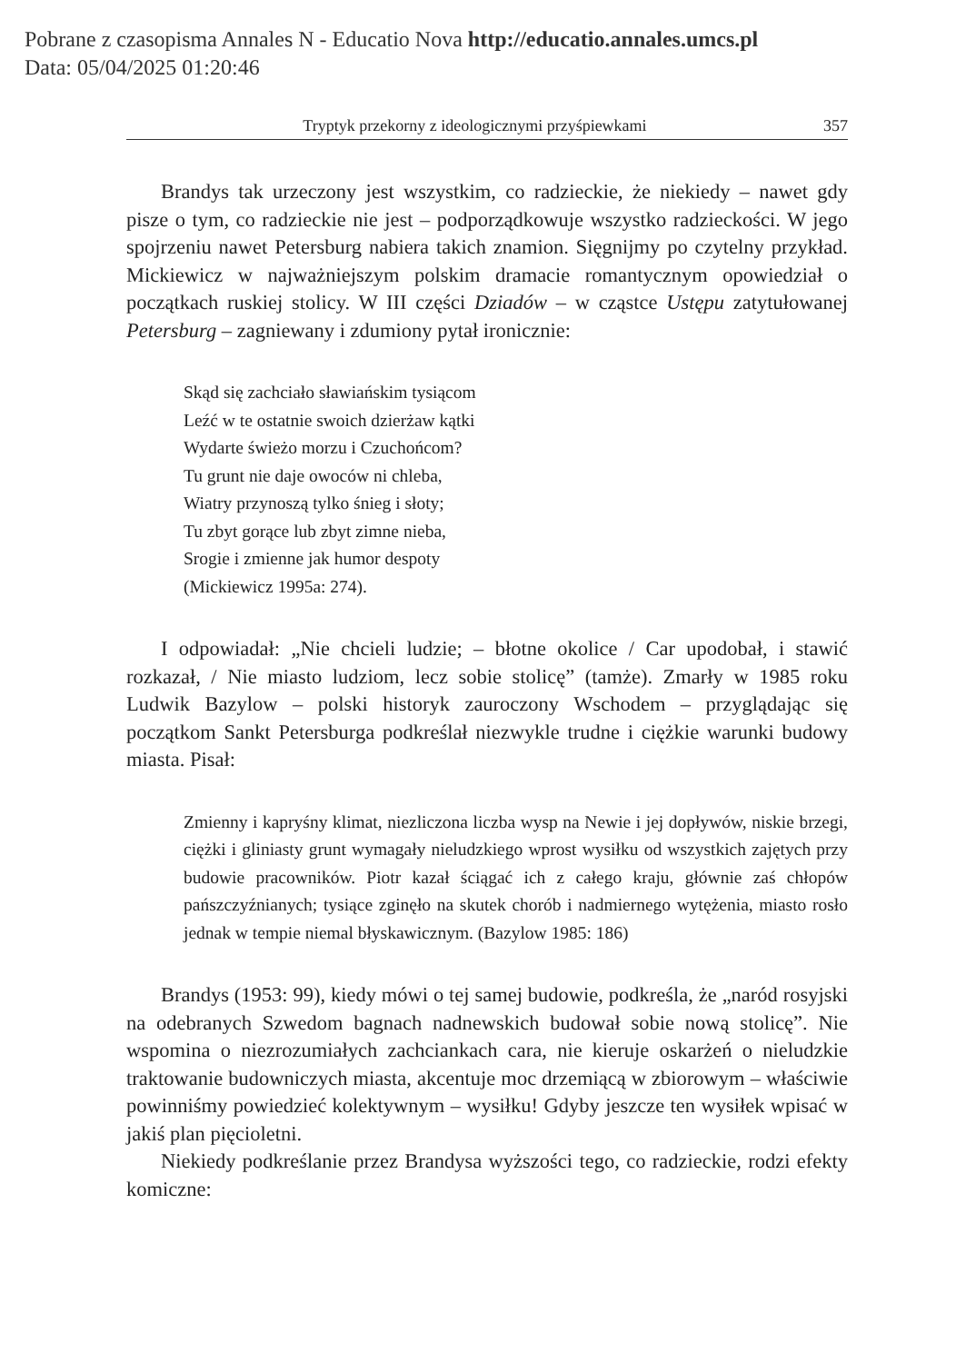Pobrane z czasopisma Annales N - Educatio Nova http://educatio.annales.umcs.pl
Data: 05/04/2025 01:20:46
Tryptyk przekorny z ideologicznymi przyśpiewkami 357
Brandys tak urzeczony jest wszystkim, co radzieckie, że niekiedy – nawet gdy pisze o tym, co radzieckie nie jest – podporządkowuje wszystko radzieckości. W jego spojrzeniu nawet Petersburg nabiera takich znamion. Sięgnijmy po czytelny przykład. Mickiewicz w najważniejszym polskim dramacie romantycznym opowiedział o początkach ruskiej stolicy. W III części Dziadów – w cząstce Ustępu zatytułowanej Petersburg – zagniewany i zdumiony pytał ironicznie:
Skąd się zachciało sławiańskim tysiącom
Leźć w te ostatnie swoich dzierżaw kątki
Wydarte świeżo morzu i Czuchońcom?
Tu grunt nie daje owoców ni chleba,
Wiatry przynoszą tylko śnieg i słoty;
Tu zbyt gorące lub zbyt zimne nieba,
Srogie i zmienne jak humor despoty
(Mickiewicz 1995a: 274).
I odpowiadał: „Nie chcieli ludzie; – błotne okolice / Car upodobał, i stawić rozkazał, / Nie miasto ludziom, lecz sobie stolicę” (tamże). Zmarły w 1985 roku Ludwik Bazylow – polski historyk zauroczony Wschodem – przyglądając się początkom Sankt Petersburga podkreślał niezwykle trudne i ciężkie warunki budowy miasta. Pisał:
Zmienny i kapryśny klimat, niezliczona liczba wysp na Newie i jej dopływów, niskie brzegi, ciężki i gliniasty grunt wymagały nieludzkiego wprost wysiłku od wszystkich zajętych przy budowie pracowników. Piotr kazał ściągać ich z całego kraju, głównie zaś chłopów pańszczyźnianych; tysiące zginęło na skutek chorób i nadmiernego wytężenia, miasto rosło jednak w tempie niemal błyskawicznym. (Bazylow 1985: 186)
Brandys (1953: 99), kiedy mówi o tej samej budowie, podkreśla, że „naród rosyjski na odebranych Szwedom bagnach nadnewskich budował sobie nową stolicę”. Nie wspomina o niezrozumiałych zachciankach cara, nie kieruje oskarżeń o nieludzkie traktowanie budowniczych miasta, akcentuje moc drzemiącą w zbiorowym – właściwie powinniśmy powiedzieć kolektywnym – wysiłku! Gdyby jeszcze ten wysiłek wpisać w jakiś plan pięcioletni.
Niekiedy podkreślanie przez Brandysa wyższości tego, co radzieckie, rodzi efekty komiczne: